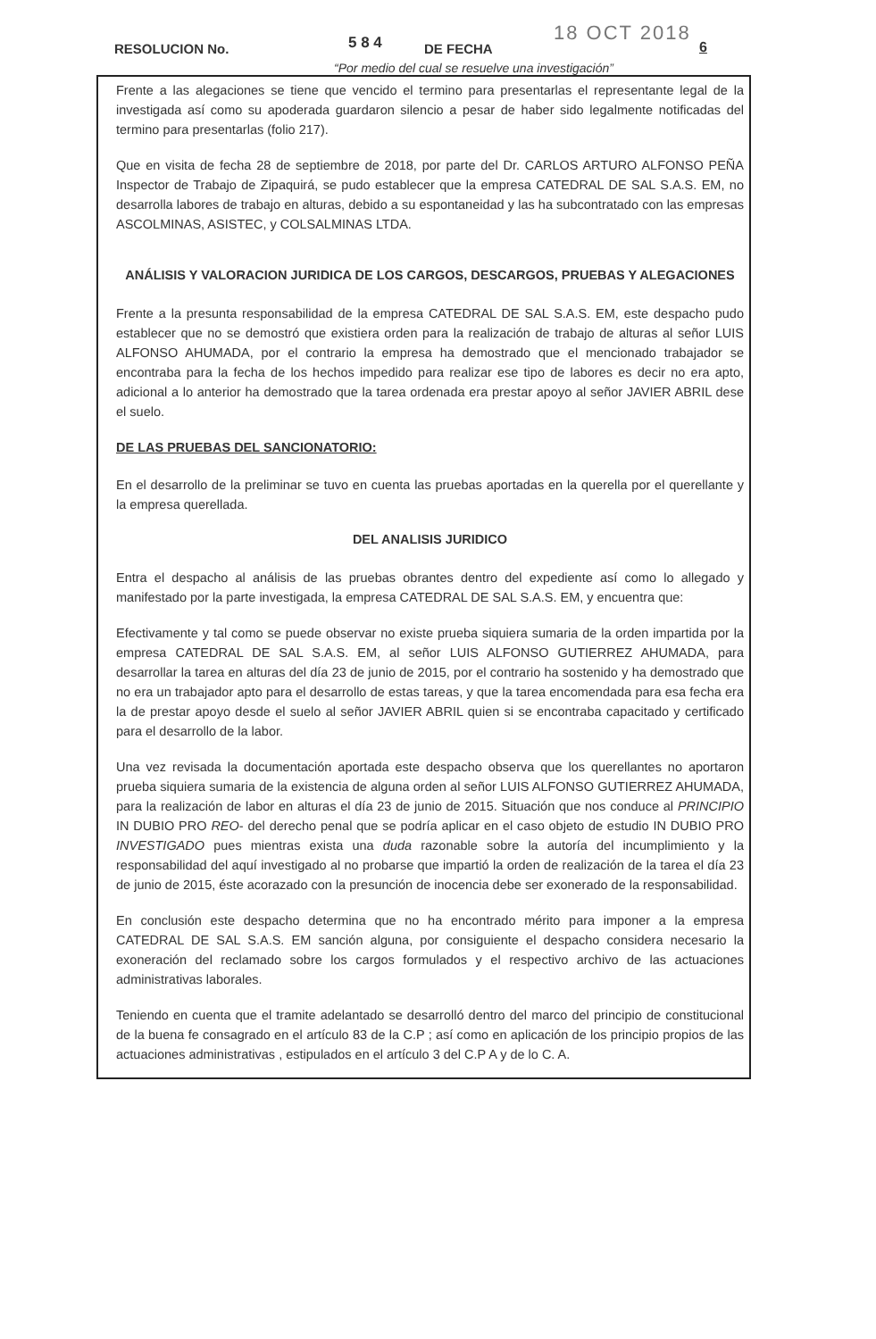RESOLUCION No. 5 8 4 DE FECHA
18 OCT 2018
6
“Por medio del cual se resuelve una investigación”
Frente a las alegaciones se tiene que vencido el termino para presentarlas el representante legal de la investigada así como su apoderada guardaron silencio a pesar de haber sido legalmente notificadas del termino para presentarlas (folio 217).
Que en visita de fecha 28 de septiembre de 2018, por parte del Dr. CARLOS ARTURO ALFONSO PEÑA Inspector de Trabajo de Zipaquirá, se pudo establecer que la empresa CATEDRAL DE SAL S.A.S. EM, no desarrolla labores de trabajo en alturas, debido a su espontaneidad y las ha subcontratado con las empresas ASCOLMINAS, ASISTEC, y COLSALMINAS LTDA.
ANÁLISIS Y VALORACION JURIDICA DE LOS CARGOS, DESCARGOS, PRUEBAS Y ALEGACIONES
Frente a la presunta responsabilidad de la empresa CATEDRAL DE SAL S.A.S. EM, este despacho pudo establecer que no se demostró que existiera orden para la realización de trabajo de alturas al señor LUIS ALFONSO AHUMADA, por el contrario la empresa ha demostrado que el mencionado trabajador se encontraba para la fecha de los hechos impedido para realizar ese tipo de labores es decir no era apto, adicional a lo anterior ha demostrado que la tarea ordenada era prestar apoyo al señor JAVIER ABRIL dese el suelo.
DE LAS PRUEBAS DEL SANCIONATORIO:
En el desarrollo de la preliminar se tuvo en cuenta las pruebas aportadas en la querella por el querellante y la empresa querellada.
DEL ANALISIS JURIDICO
Entra el despacho al análisis de las pruebas obrantes dentro del expediente así como lo allegado y manifestado por la parte investigada, la empresa CATEDRAL DE SAL S.A.S. EM, y encuentra que:
Efectivamente y tal como se puede observar no existe prueba siquiera sumaria de la orden impartida por la empresa CATEDRAL DE SAL S.A.S. EM, al señor LUIS ALFONSO GUTIERREZ AHUMADA, para desarrollar la tarea en alturas del día 23 de junio de 2015, por el contrario ha sostenido y ha demostrado que no era un trabajador apto para el desarrollo de estas tareas, y que la tarea encomendada para esa fecha era la de prestar apoyo desde el suelo al señor JAVIER ABRIL quien si se encontraba capacitado y certificado para el desarrollo de la labor.
Una vez revisada la documentación aportada este despacho observa que los querellantes no aportaron prueba siquiera sumaria de la existencia de alguna orden al señor LUIS ALFONSO GUTIERREZ AHUMADA, para la realización de labor en alturas el día 23 de junio de 2015. Situación que nos conduce al PRINCIPIO IN DUBIO PRO REO- del derecho penal que se podría aplicar en el caso objeto de estudio IN DUBIO PRO INVESTIGADO pues mientras exista una duda razonable sobre la autoría del incumplimiento y la responsabilidad del aquí investigado al no probarse que impartió la orden de realización de la tarea el día 23 de junio de 2015, éste acorazado con la presunción de inocencia debe ser exonerado de la responsabilidad.
En conclusión este despacho determina que no ha encontrado mérito para imponer a la empresa CATEDRAL DE SAL S.A.S. EM sanción alguna, por consiguiente el despacho considera necesario la exoneración del reclamado sobre los cargos formulados y el respectivo archivo de las actuaciones administrativas laborales.
Teniendo en cuenta que el tramite adelantado se desarrolló dentro del marco del principio de constitucional de la buena fe consagrado en el artículo 83 de la C.P ; así como en aplicación de los principio propios de las actuaciones administrativas , estipulados en el artículo 3 del C.P A y de lo C. A.